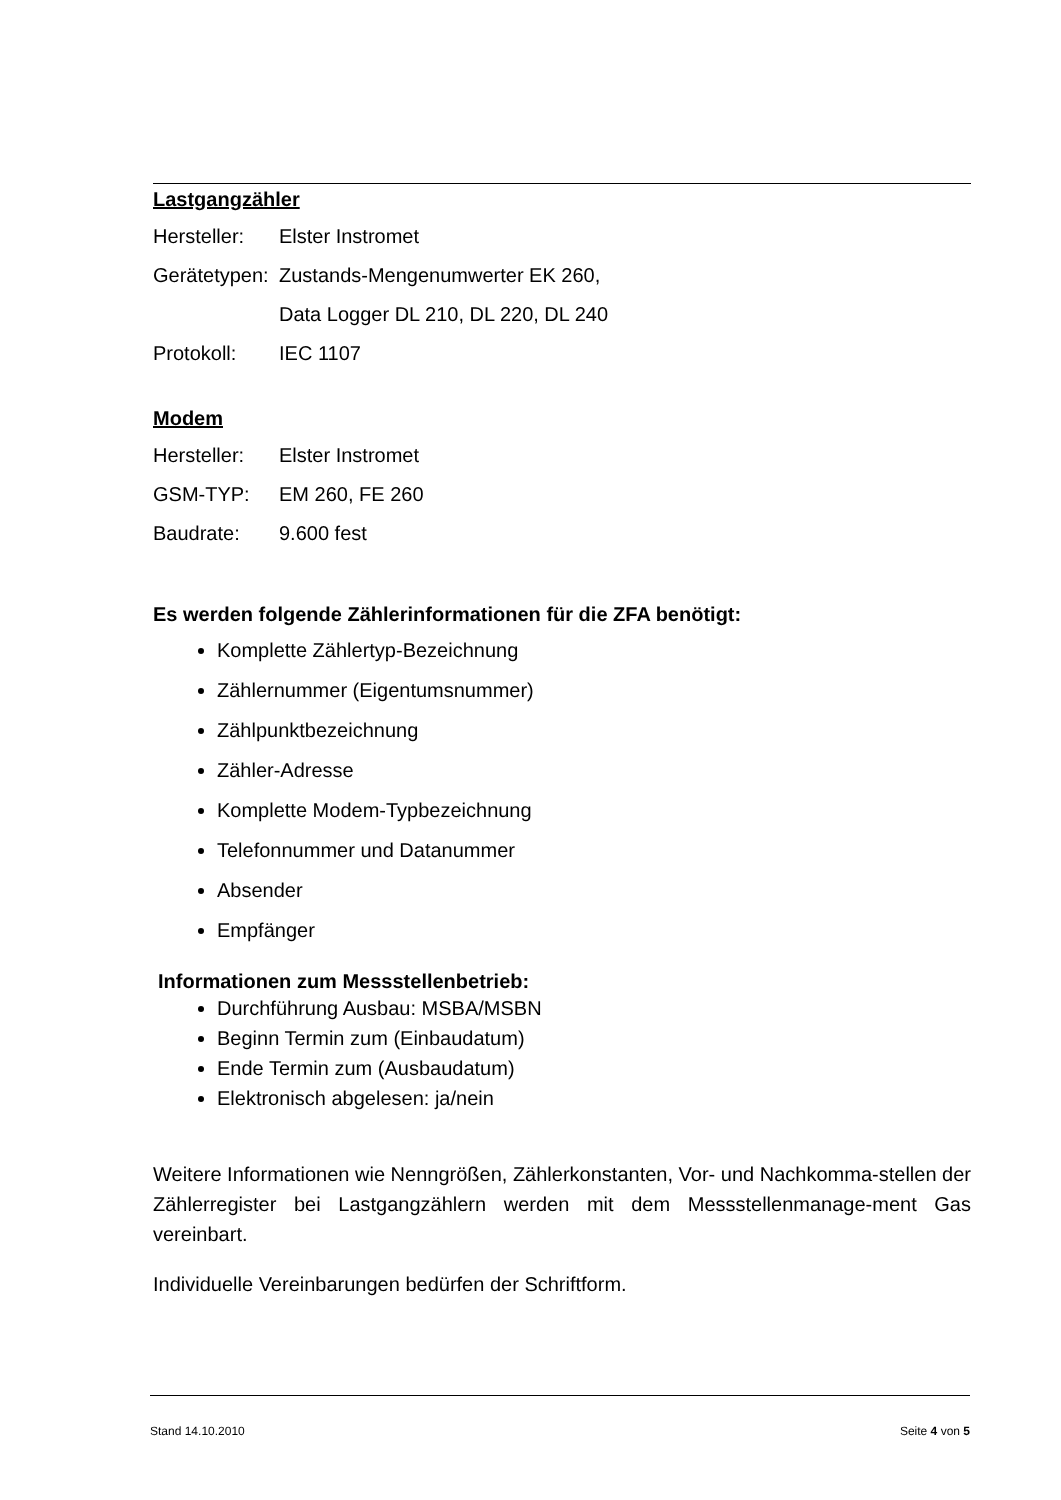Lastgangzähler
Hersteller: Elster Instromet
Gerätetypen: Zustands-Mengenumwerter EK 260,
Data Logger DL 210, DL 220, DL 240
Protokoll: IEC 1107
Modem
Hersteller: Elster Instromet
GSM-TYP: EM 260, FE 260
Baudrate: 9.600 fest
Es werden folgende Zählerinformationen für die ZFA benötigt:
Komplette Zählertyp-Bezeichnung
Zählernummer (Eigentumsnummer)
Zählpunktbezeichnung
Zähler-Adresse
Komplette Modem-Typbezeichnung
Telefonnummer und Datanummer
Absender
Empfänger
Informationen zum Messstellenbetrieb:
Durchführung Ausbau: MSBA/MSBN
Beginn Termin zum (Einbaudatum)
Ende Termin zum (Ausbaudatum)
Elektronisch abgelesen: ja/nein
Weitere Informationen wie Nenngrößen, Zählerkonstanten, Vor- und Nachkomma-stellen der Zählerregister bei Lastgangzählern werden mit dem Messstellenmanage-ment Gas vereinbart.
Individuelle Vereinbarungen bedürfen der Schriftform.
Stand 14.10.2010 Seite 4 von 5